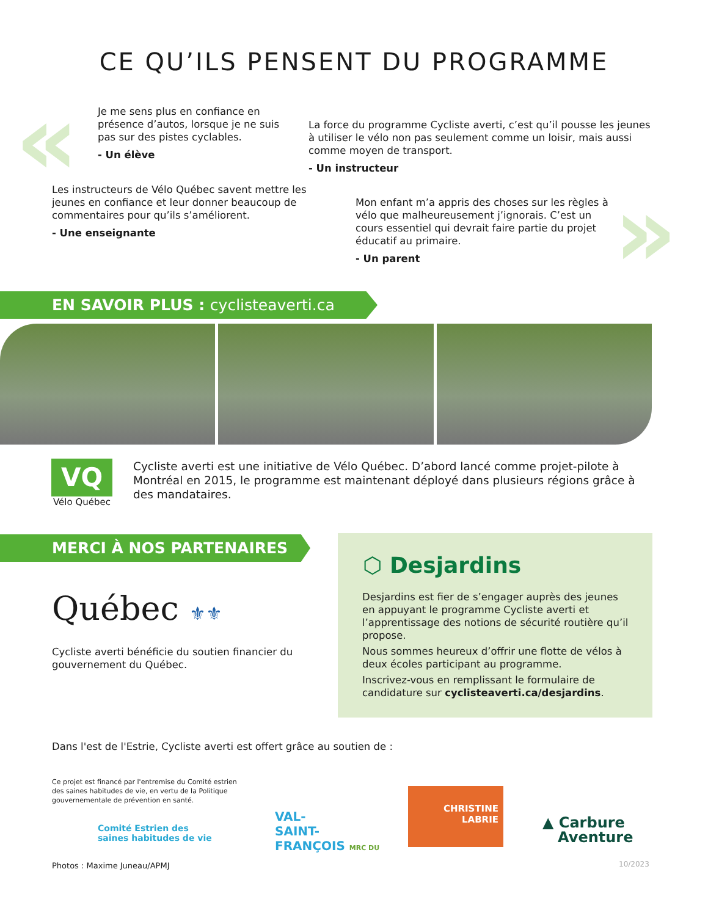CE QU’ILS PENSENT DU PROGRAMME
«
»
Je me sens plus en confiance en présence d’autos, lorsque je ne suis pas sur des pistes cyclables.
- Un élève
La force du programme Cycliste averti, c’est qu’il pousse les jeunes à utiliser le vélo non pas seulement comme un loisir, mais aussi comme moyen de transport.
- Un instructeur
Les instructeurs de Vélo Québec savent mettre les jeunes en confiance et leur donner beaucoup de commentaires pour qu’ils s’améliorent.
- Une enseignante
Mon enfant m’a appris des choses sur les règles à vélo que malheureusement j’ignorais. C’est un cours essentiel qui devrait faire partie du projet éducatif au primaire.
- Un parent
EN SAVOIR PLUS : cyclisteaverti.ca
VQ
Vélo Québec
Cycliste averti est une initiative de Vélo Québec. D’abord lancé comme projet-pilote à Montréal en 2015, le programme est maintenant déployé dans plusieurs régions grâce à des mandataires.
MERCI À NOS PARTENAIRES
Québec ⚜⚜
Cycliste averti bénéficie du soutien financier du gouvernement du Québec.
⬡ Desjardins
Desjardins est fier de s’engager auprès des jeunes en appuyant le programme Cycliste averti et l’apprentissage des notions de sécurité routière qu’il propose.
Nous sommes heureux d’offrir une flotte de vélos à deux écoles participant au programme.
Inscrivez-vous en remplissant le formulaire de candidature sur cyclisteaverti.ca/desjardins.
Dans l'est de l'Estrie, Cycliste averti est offert grâce au soutien de :
Ce projet est financé par l'entremise du Comité estrien des saines habitudes de vie, en vertu de la Politique gouvernementale de prévention en santé.
Comité Estrien des
saines habitudes de vie
VAL-
SAINT-
FRANÇOIS MRC DU
CHRISTINE
LABRIE
▲ Carbure
Aventure
Photos : Maxime Juneau/APMJ 10/2023